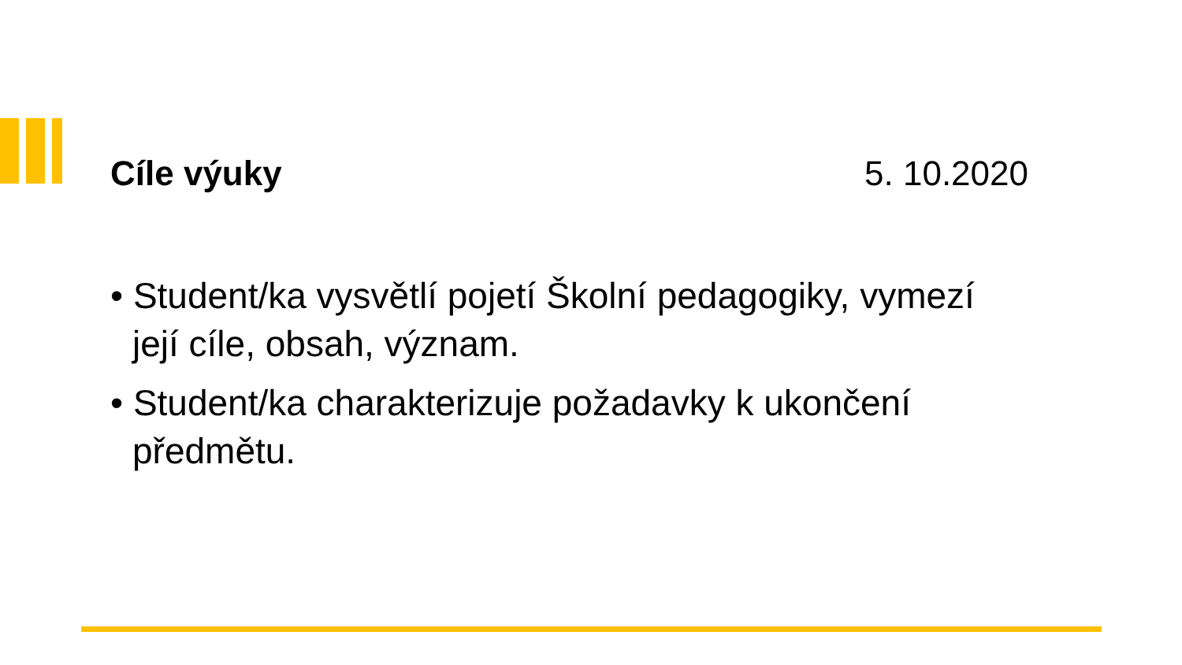Cíle výuky 5. 10.2020
• Student/ka vysvětlí pojetí Školní pedagogiky, vymezí její cíle, obsah, význam.
• Student/ka charakterizuje požadavky k ukončení předmětu.